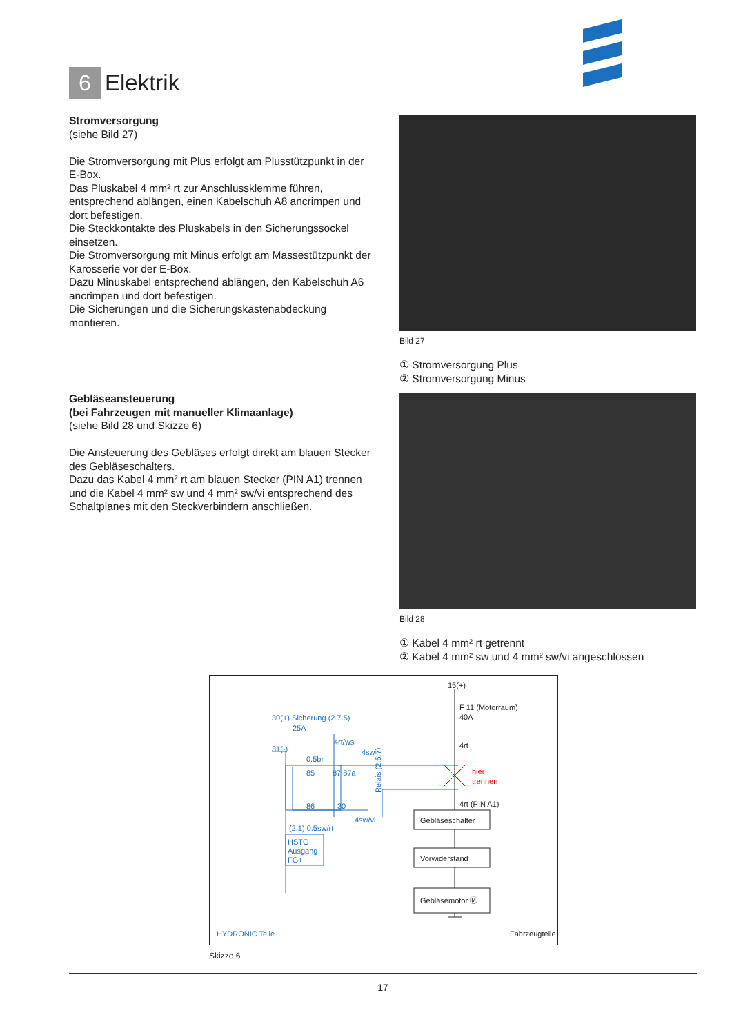6
Elektrik
Stromversorgung
(siehe Bild 27)
Die Stromversorgung mit Plus erfolgt am Plusstützpunkt in der E-Box.
Das Pluskabel 4 mm² rt zur Anschlussklemme führen, entsprechend ablängen, einen Kabelschuh A8 ancrimpen und dort befestigen.
Die Steckkontakte des Pluskabels in den Sicherungssockel einsetzen.
Die Stromversorgung mit Minus erfolgt am Massestützpunkt der Karosserie vor der E-Box.
Dazu Minuskabel entsprechend ablängen, den Kabelschuh A6 ancrimpen und dort befestigen.
Die Sicherungen und die Sicherungskastenabdeckung montieren.
Gebläseansteuerung
(bei Fahrzeugen mit manueller Klimaanlage)
(siehe Bild 28 und Skizze 6)
Die Ansteuerung des Gebläses erfolgt direkt am blauen Stecker des Gebläseschalters.
Dazu das Kabel 4 mm² rt am blauen Stecker (PIN A1) trennen und die Kabel 4 mm² sw und 4 mm² sw/vi entsprechend des Schaltplanes mit den Steckverbindern anschließen.
Bild 27
① Stromversorgung Plus
② Stromversorgung Minus
Bild 28
① Kabel 4 mm² rt getrennt
② Kabel 4 mm² sw und 4 mm² sw/vi angeschlossen
30(+) Sicherung (2.7.5)
25A
31(-)
4rt/ws
4sw
0.5br
85
87 87a
86
30
Relais (2.5.7)
4sw/vi
(2.1) 0.5sw/rt
HSTG
Ausgang
FG+
HYDRONIC Teile
15(+)
F 11 (Motorraum)
40A
4rt
4rt (PIN A1)
Gebläseschalter
Vorwiderstand
Gebläsemotor Ⓜ
Fahrzeugteile
hier
trennen
Skizze 6
17